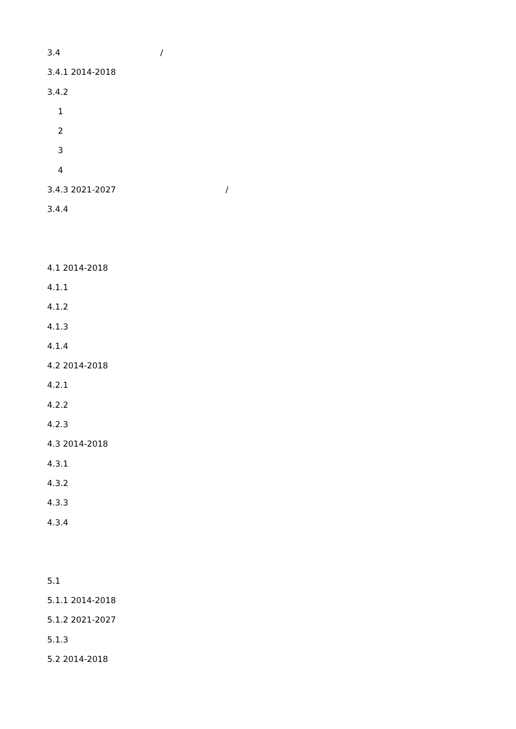3.4 /
3.4.1 2014-2018
3.4.2
1
2
3
4
3.4.3 2021-2027 /
3.4.4
4.1 2014-2018
4.1.1
4.1.2
4.1.3
4.1.4
4.2 2014-2018
4.2.1
4.2.2
4.2.3
4.3 2014-2018
4.3.1
4.3.2
4.3.3
4.3.4
5.1
5.1.1 2014-2018
5.1.2 2021-2027
5.1.3
5.2 2014-2018